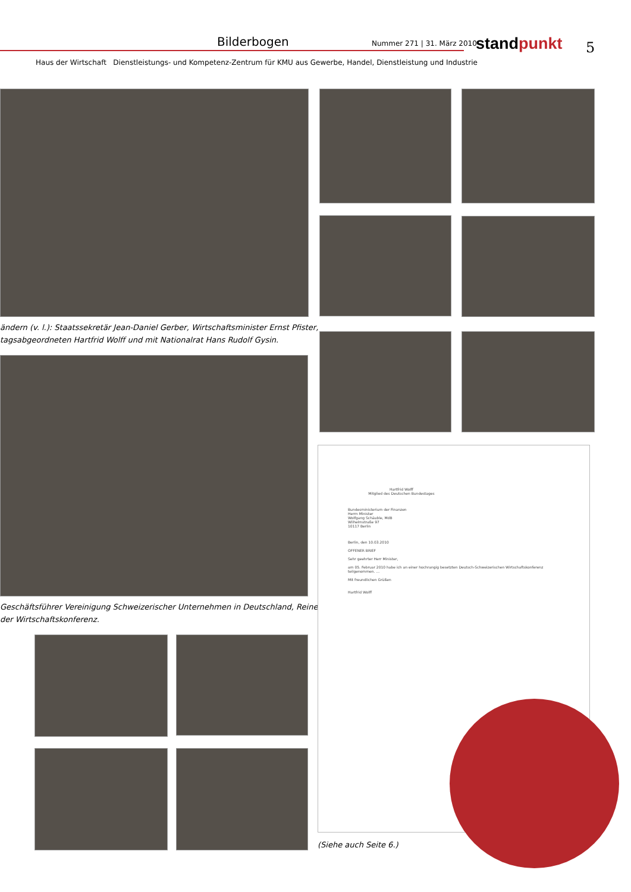Bilderbogen Nummer 271 | 31. März 2010 stand punkt 5
Haus der Wirtschaft Dienstleistungs- und Kompetenz-Zentrum für KMU aus Gewerbe, Handel, Dienstleistung und Industrie
ändern (v. l.): Staatssekretär Jean-Daniel Gerber, Wirtschaftsminister Ernst Pfister,
tagsabgeordneten Hartfrid Wolff und mit Nationalrat Hans Rudolf Gysin.
Geschäftsführer Vereinigung Schweizerischer Unternehmen in Deutschland, Reiner
der Wirtschaftskonferenz.
Hartfrid Wolff
Mitglied des Deutschen Bundestages
Bundesministerium der Finanzen
Herrn Minister
Wolfgang Schäuble, MdB
Wilhelmstraße 97
10117 Berlin
Berlin, den 10.03.2010
OFFENER BRIEF
Sehr geehrter Herr Minister,
am 05. Februar 2010 habe ich an einer hochrangig besetzten Deutsch-Schweizerischen Wirtschaftskonferenz teilgenommen. ...
Mit freundlichen Grüßen
Hartfrid Wolff
(Siehe auch Seite 6.)